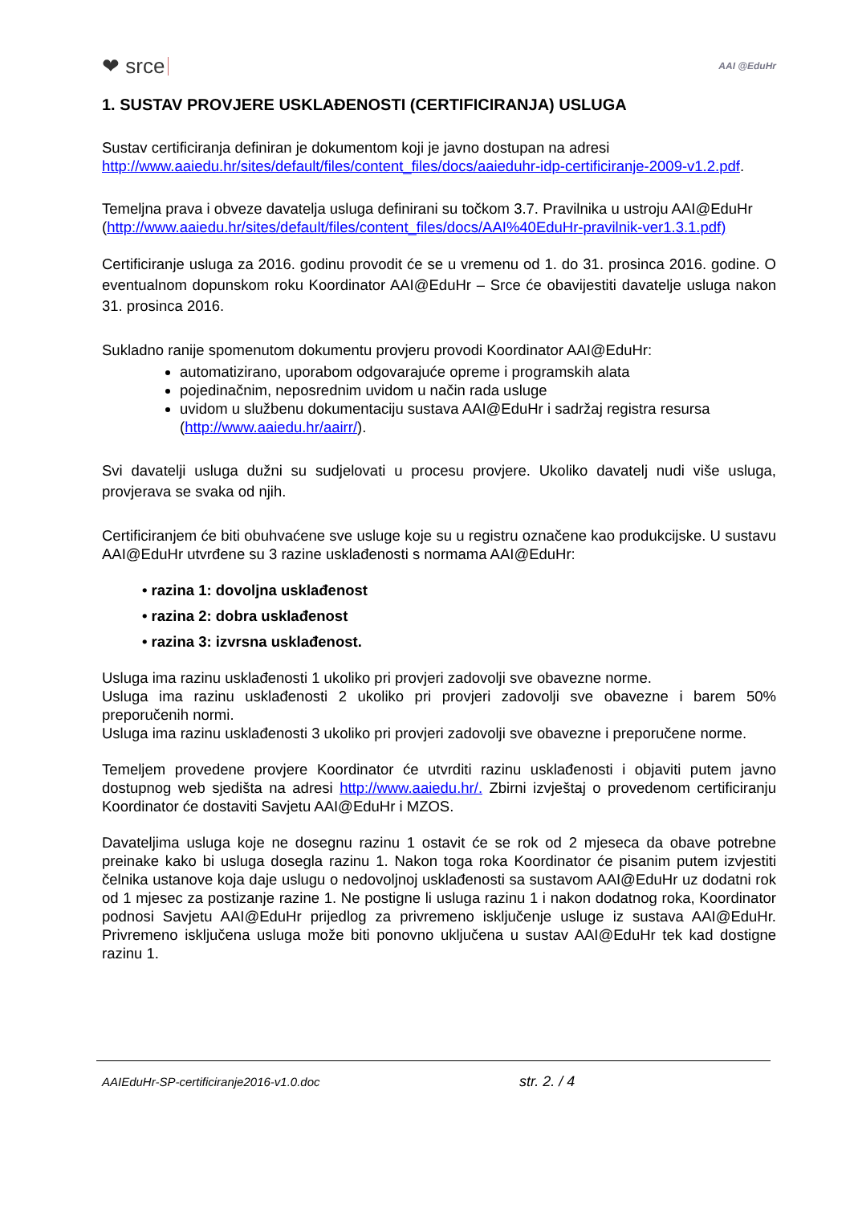❤ srce AAI @EduHr
1. SUSTAV PROVJERE USKLAĐENOSTI (CERTIFICIRANJA) USLUGA
Sustav certificiranja definiran je dokumentom koji je javno dostupan na adresi http://www.aaiedu.hr/sites/default/files/content_files/docs/aaieduhr-idp-certificiranje-2009-v1.2.pdf.
Temeljna prava i obveze davatelja usluga definirani su točkom 3.7. Pravilnika u ustroju AAI@EduHr (http://www.aaiedu.hr/sites/default/files/content_files/docs/AAI%40EduHr-pravilnik-ver1.3.1.pdf)
Certificiranje usluga za 2016. godinu provodit će se u vremenu od 1. do 31. prosinca 2016. godine. O eventualnom dopunskom roku Koordinator AAI@EduHr – Srce će obavijestiti davatelje usluga nakon 31. prosinca 2016.
Sukladno ranije spomenutom dokumentu provjeru provodi Koordinator AAI@EduHr:
automatizirano, uporabom odgovarajuće opreme i programskih alata
pojedinačnim, neposrednim uvidom u način rada usluge
uvidom u službenu dokumentaciju sustava AAI@EduHr i sadržaj registra resursa (http://www.aaiedu.hr/aairr/).
Svi davatelji usluga dužni su sudjelovati u procesu provjere. Ukoliko davatelj nudi više usluga, provjerava se svaka od njih.
Certificiranjem će biti obuhvaćene sve usluge koje su u registru označene kao produkcijske. U sustavu AAI@EduHr utvrđene su 3 razine usklađenosti s normama AAI@EduHr:
• razina 1: dovoljna usklađenost
• razina 2: dobra usklađenost
• razina 3: izvrsna usklađenost.
Usluga ima razinu usklađenosti 1 ukoliko pri provjeri zadovolji sve obavezne norme.
Usluga ima razinu usklađenosti 2 ukoliko pri provjeri zadovolji sve obavezne i barem 50% preporučenih normi.
Usluga ima razinu usklađenosti 3 ukoliko pri provjeri zadovolji sve obavezne i preporučene norme.
Temeljem provedene provjere Koordinator će utvrditi razinu usklađenosti i objaviti putem javno dostupnog web sjedišta na adresi http://www.aaiedu.hr/. Zbirni izvještaj o provedenom certificiranju Koordinator će dostaviti Savjetu AAI@EduHr i MZOS.
Davateljima usluga koje ne dosegnu razinu 1 ostavit će se rok od 2 mjeseca da obave potrebne preinake kako bi usluga dosegla razinu 1. Nakon toga roka Koordinator će pisanim putem izvjestiti čelnika ustanove koja daje uslugu o nedovoljnoj usklađenosti sa sustavom AAI@EduHr uz dodatni rok od 1 mjesec za postizanje razine 1. Ne postigne li usluga razinu 1 i nakon dodatnog roka, Koordinator podnosi Savjetu AAI@EduHr prijedlog za privremeno isključenje usluge iz sustava AAI@EduHr. Privremeno isključena usluga može biti ponovno uključena u sustav AAI@EduHr tek kad dostigne razinu 1.
AAIEduHr-SP-certificiranje2016-v1.0.doc str. 2. / 4